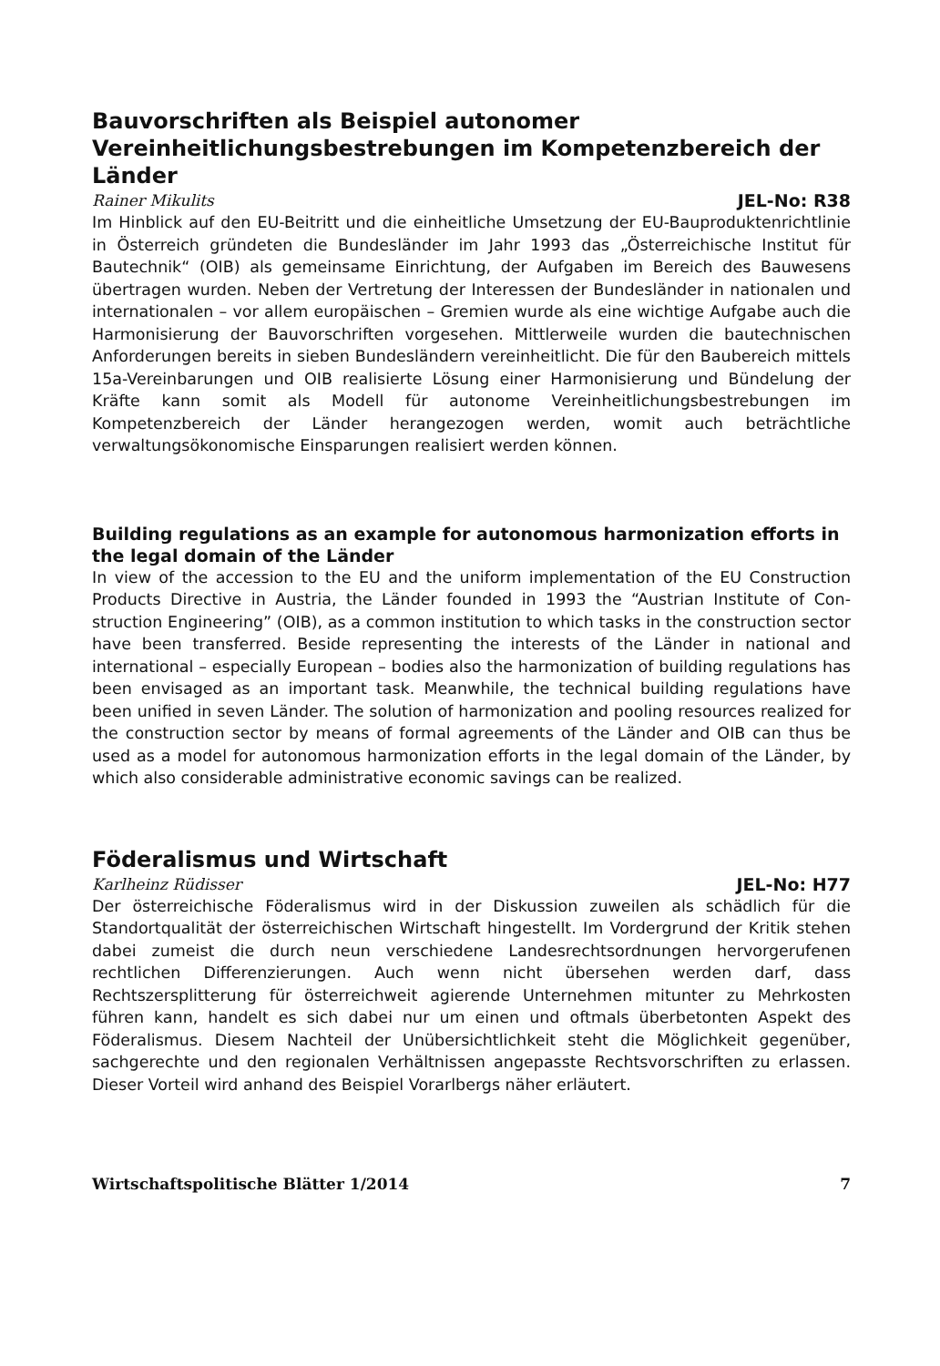Bauvorschriften als Beispiel autonomer Vereinheitlichungsbestrebungen im Kompetenzbereich der Länder
Rainer Mikulits JEL-No: R38
Im Hinblick auf den EU-Beitritt und die einheitliche Umsetzung der EU-Bauprodukten­richtlinie in Österreich gründeten die Bundesländer im Jahr 1993 das „Österreichische Institut für Bautechnik“ (OIB) als gemeinsame Einrichtung, der Aufgaben im Bereich des Bauwesens übertragen wurden. Neben der Vertretung der Interessen der Bundesländer in nationalen und internationalen – vor allem europäischen – Gremien wurde als eine wichtige Aufgabe auch die Harmonisierung der Bauvorschriften vorgesehen. Mittlerweile wurden die bautechnischen Anforderungen bereits in sieben Bundesländern vereinheit­licht. Die für den Baubereich mittels 15a-Vereinbarungen und OIB realisierte Lösung einer Harmonisierung und Bündelung der Kräfte kann somit als Modell für autonome Vereinheitlichungsbestrebungen im Kompetenzbereich der Länder herangezogen wer­den, womit auch beträchtliche verwaltungsökonomische Einsparungen realisiert werden können.
Building regulations as an example for autonomous harmonization efforts in the legal domain of the Länder
In view of the accession to the EU and the uniform implementation of the EU Construction Products Directive in Austria, the Länder founded in 1993 the “Austrian Institute of Con­struction Engineering” (OIB), as a common institution to which tasks in the construction sector have been transferred. Beside representing the interests of the Länder in national and international – especially European – bodies also the harmonization of building reg­ulations has been envisaged as an important task. Meanwhile, the technical building regulations have been unified in seven Länder. The solution of harmonization and pool­ing resources realized for the construction sector by means of formal agreements of the Länder and OIB can thus be used as a model for autonomous harmonization efforts in the legal domain of the Länder, by which also considerable administrative economic savings can be realized.
Föderalismus und Wirtschaft
Karlheinz Rüdisser JEL-No: H77
Der österreichische Föderalismus wird in der Diskussion zuweilen als schädlich für die Standortqualität der österreichischen Wirtschaft hingestellt. Im Vordergrund der Kritik stehen dabei zumeist die durch neun verschiedene Landesrechtsordnungen hervorge­rufenen rechtlichen Differenzierungen. Auch wenn nicht übersehen werden darf, dass Rechtszersplitterung für österreichweit agierende Unternehmen mitunter zu Mehrkos­ten führen kann, handelt es sich dabei nur um einen und oftmals überbetonten Aspekt des Föderalismus. Diesem Nachteil der Unübersichtlichkeit steht die Möglichkeit gegen­über, sachgerechte und den regionalen Verhältnissen angepasste Rechtsvorschriften zu erlassen. Dieser Vorteil wird anhand des Beispiel Vorarlbergs näher erläutert.
Wirtschaftspolitische Blätter 1/2014 7